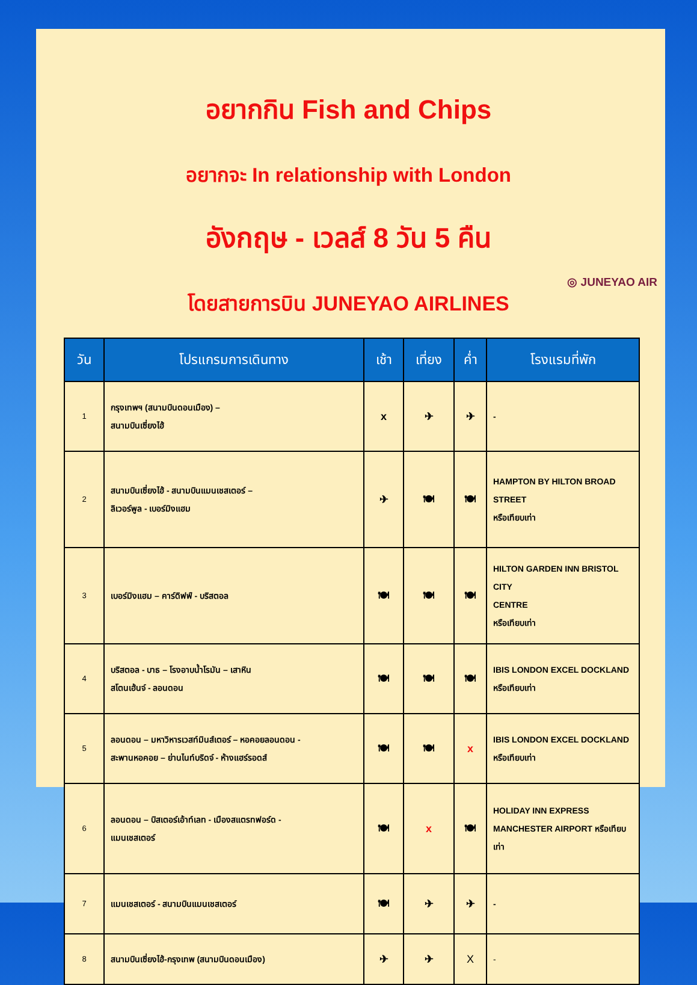อยากกิน Fish and Chips
อยากจะ In relationship with London
อังกฤษ - เวลส์ 8 วัน 5 คืน
◎ JUNEYAO AIR
โดยสายการบิน JUNEYAO AIRLINES
| วัน | โปรแกรมการเดินทาง | เช้า | เที่ยง | ค่ำ | โรงแรมที่พัก |
| --- | --- | --- | --- | --- | --- |
| 1 | กรุงเทพฯ (สนามบินดอนเมือง) – สนามบินเซี่ยงไฮ้ | x | ✈ | ✈ | - |
| 2 | สนามบินเซี่ยงไฮ้ - สนามบินแมนเชสเตอร์ – ลิเวอร์พูล - เบอร์มิงแฮม | ✈ | 🍽 | 🍽 | HAMPTON BY HILTON BROAD STREET หรือเทียบเท่า |
| 3 | เบอร์มิงแฮม – คาร์ดิฟฟ์ - บริสตอล | 🍽 | 🍽 | 🍽 | HILTON GARDEN INN BRISTOL CITY CENTRE หรือเทียบเท่า |
| 4 | บริสตอล - บาธ – โรงอาบน้ำโรมัน – เสาหิน สโตนเฮ้นจ์ - ลอนดอน | 🍽 | 🍽 | 🍽 | IBIS LONDON EXCEL DOCKLAND หรือเทียบเท่า |
| 5 | ลอนดอน – มหาวิหารเวสท์มินส์เตอร์ – หอคอยลอนดอน - สะพานหอคอย – ย่านไนท์บริดจ์ - ห้างแฮร์รอดส์ | 🍽 | 🍽 | x | IBIS LONDON EXCEL DOCKLAND หรือเทียบเท่า |
| 6 | ลอนดอน – บิสเตอร์เอ้าท์เลท - เมืองสแตรทฟอร์ด - แมนเชสเตอร์ | 🍽 | x | 🍽 | HOLIDAY INN EXPRESS MANCHESTER AIRPORT หรือเทียบเท่า |
| 7 | แมนเชสเตอร์ - สนามบินแมนเชสเตอร์ | 🍽 | ✈ | ✈ | - |
| 8 | สนามบินเซี่ยงไฮ้-กรุงเทพ (สนามบินดอนเมือง) | ✈ | ✈ | X | - |